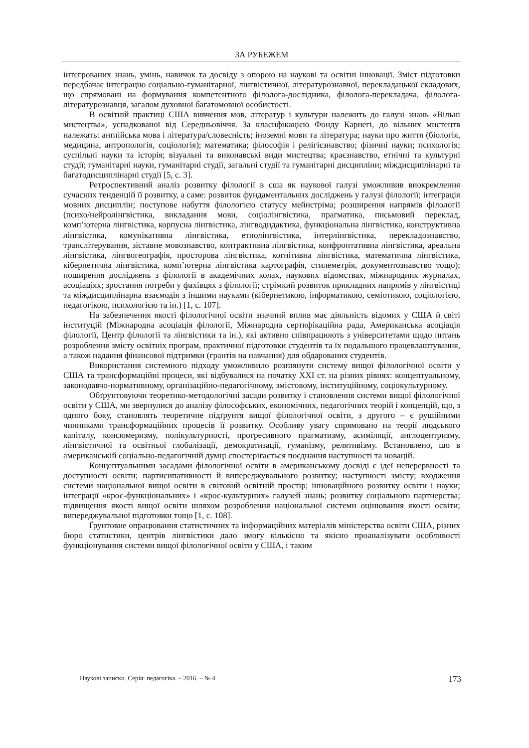ЗА РУБЕЖЕМ
інтегрованих знань, умінь, навичок та досвіду з опорою на наукові та освітні інновації. Зміст підготовки передбачає інтеграцію соціально-гуманітарної, лінгвістичної, літературознавчої, перекладацької складових, що спрямовані на формування компетентного філолога-дослідника, філолога-перекладача, філолога-літературознавця, загалом духовної багатомовної особистості.
В освітній практиці США вивчення мов, літератур і культури належить до галузі знань «Вільні мистецтва», успадкованої від Середньовіччя. За класифікацією Фонду Карнегі, до вільних мистецтв належать: англійська мова і література/словесність; іноземні мови та література; науки про життя (біологія, медицина, антропологія, соціологія); математика; філософія і релігієзнавство; фізичні науки; психологія; суспільні науки та історія; візуальні та виконавські види мистецтва; краєзнавство, етнічні та культурні студії; гуманітарні науки, гуманітарні студії, загальні студії та гуманітарні дисципліни; міждисциплінарні та багатодисциплінарні студії [5, с. 3].
Ретроспективний аналіз розвитку філології в сша як наукової галузі уможливив виокремлення сучасних тенденцій її розвитку, а саме: розвиток фундаментальних досліджень у галузі філології; інтеграція мовних дисциплін; поступове набуття філологією статусу мейнстріма; розширення напрямів філології (психо/нейролінгвістика, викладання мови, соціолінгвістика, прагматика, письмовий переклад, комп’ютерна лінгвістика, корпусна лінгвістика, лінгводидактика, функціональна лінгвістика, конструктивна лінгвістика, комунікативна лінгвістика, етнолінгвістика, інтерлінгвістика, перекладознавство, транслітерування, зіставне мовознавство, контрактивна лінгвістика, конфронтативна лінгвістика, ареальна лінгвістика, лінгвогеографія, просторова лінгвістика, когнітивна лінгвістика, математична лінгвістика, кібернетична лінгвістика, комп’ютерна лінгвістика картографія, стилеметрія, документознавство тощо); поширення досліджень з філології в академічних колах, наукових відомствах, міжнародних журналах, асоціаціях; зростання потреби у фахівцях з філології; стрімкий розвиток прикладних напрямів у лінгвістиці та міждисциплінарна взаємодія з іншими науками (кібернетикою, інформатикою, семіотикою, соціологією, педагогікою, психологією та ін.) [1, с. 107].
На забезпечення якості філологічної освіти значний вплив має діяльність відомих у США й світі інституцій (Міжнародна асоціація філології, Міжнародна сертифікаційна рада, Американська асоціація філології, Центр філології та лінгвістики та ін.), які активно співпрацюють з університетами щодо питань розроблення змісту освітніх програм, практичної підготовки студентів та їх подальшого працевлаштування, а також надання фінансової підтримки (грантів на навчання) для обдарованих студентів.
Використання системного підходу уможливило розглянути систему вищої філологічної освіти у США та трансформаційні процеси, які відбувалися на початку ХХІ ст. на різних рівнях: концептуальному, законодавчо-нормативному, організаційно-педагогічному, змістовому, інституційному, соціокультурному.
Обґрунтовуючи теоретико-методологічні засади розвитку і становлення системи вищої філологічної освіти у США, ми звернулися до аналізу філософських, економічних, педагогічних теорій і концепцій, що, з одного боку, становлять теоретичне підґрунтя вищої філологічної освіти, з другого – є рушійними чинниками трансформаційних процесів її розвитку. Особливу увагу спрямовано на теорії людського капіталу, консюмеризму, полікультурності, прогресивного прагматизму, асиміляції, англоцентризму, лінгвістичної та освітньої глобалізації, демократизації, гуманізму, релятивізму. Встановлено, що в американській соціально-педагогічній думці спостерігається поєднання наступності та новацій.
Концептуальними засадами філологічної освіти в американському досвіді є ідеї неперервності та доступності освіти; партисипативності й випереджувального розвитку; наступності змісту; входження системи національної вищої освіти в світовий освітній простір; інноваційного розвитку освіти і науки; інтеграції «крос-функціональних» і «крос-культурних» галузей знань; розвитку соціального партнерства; підвищення якості вищої освіти шляхом розроблення національної системи оцінювання якості освіти; випереджувальної підготовки тощо [1, с. 108].
Ґрунтовне опрацювання статистичних та інформаційних матеріалів міністерства освіти США, різних бюро статистики, центрів лінгвістики дало змогу кількісно та якісно проаналізувати особливості функціонування системи вищої філологічної освіти у США, і таким
Наукові записки. Серія: педагогіка. – 2016. – № 4 173